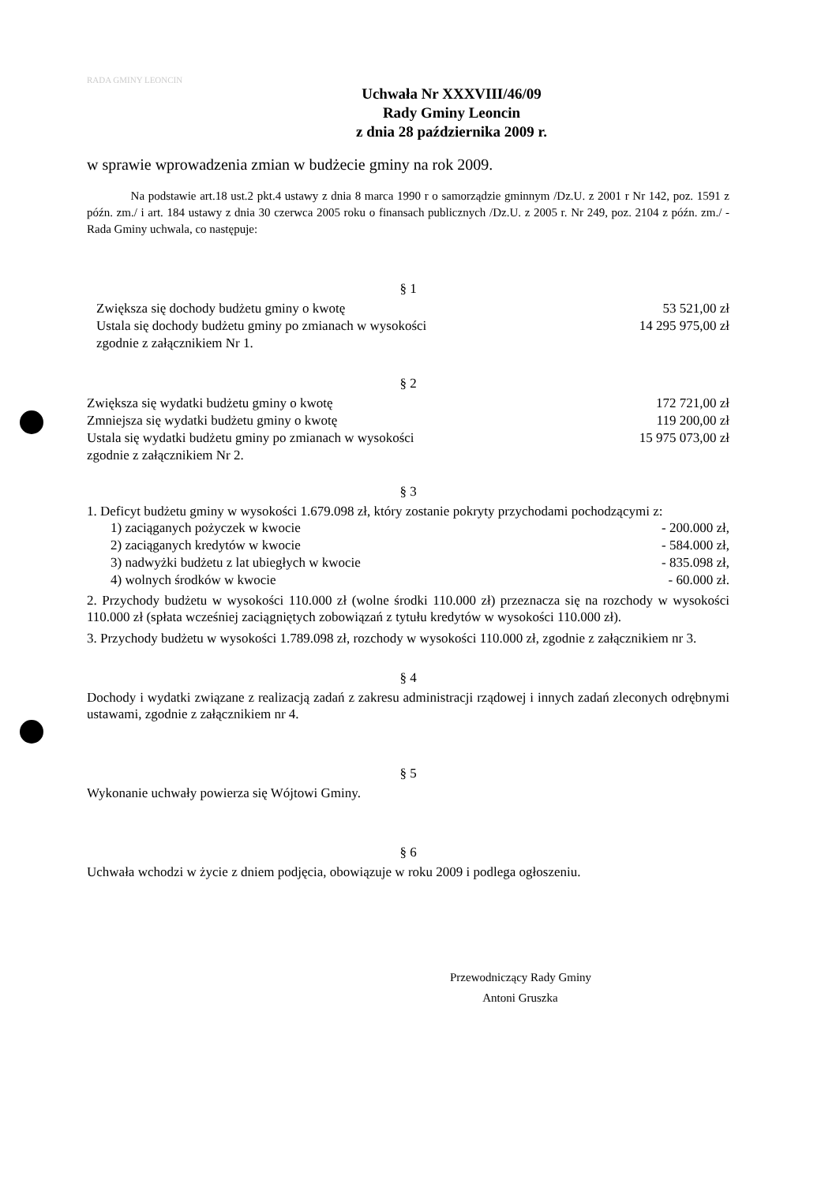RADA GMINY LEONCIN
Uchwała Nr XXXVIII/46/09
Rady Gminy Leoncin
z dnia 28 października 2009 r.
w sprawie wprowadzenia zmian w budżecie gminy na rok 2009.
Na podstawie art.18 ust.2 pkt.4 ustawy z dnia 8 marca 1990 r o samorządzie gminnym /Dz.U. z 2001 r Nr 142, poz. 1591 z późn. zm./ i art. 184 ustawy z dnia 30 czerwca 2005 roku o finansach publicznych /Dz.U. z 2005 r. Nr 249, poz. 2104 z późn. zm./ - Rada Gminy uchwala, co następuje:
§ 1
Zwiększa się dochody budżetu gminy o kwotę 53 521,00 zł
Ustala się dochody budżetu gminy po zmianach w wysokości
zgodnie z załącznikiem Nr 1. 14 295 975,00 zł
§ 2
Zwiększa się wydatki budżetu gminy o kwotę 172 721,00 zł
Zmniejsza się wydatki budżetu gminy o kwotę 119 200,00 zł
Ustala się wydatki budżetu gminy po zmianach w wysokości
zgodnie z załącznikiem Nr 2. 15 975 073,00 zł
§ 3
1. Deficyt budżetu gminy w wysokości 1.679.098 zł, który zostanie pokryty przychodami pochodzącymi z:
1) zaciąganych pożyczek w kwocie - 200.000 zł,
2) zaciąganych kredytów w kwocie - 584.000 zł,
3) nadwyżki budżetu z lat ubiegłych w kwocie - 835.098 zł,
4) wolnych środków w kwocie - 60.000 zł.
2. Przychody budżetu w wysokości 110.000 zł (wolne środki 110.000 zł) przeznacza się na rozchody w wysokości 110.000 zł (spłata wcześniej zaciągniętych zobowiązań z tytułu kredytów w wysokości 110.000 zł).
3. Przychody budżetu w wysokości 1.789.098 zł, rozchody w wysokości 110.000 zł, zgodnie z załącznikiem nr 3.
§ 4
Dochody i wydatki związane z realizacją zadań z zakresu administracji rządowej i innych zadań zleconych odrębnymi ustawami, zgodnie z załącznikiem nr 4.
§ 5
Wykonanie uchwały powierza się Wójtowi Gminy.
§ 6
Uchwała wchodzi w życie z dniem podjęcia, obowiązuje w roku 2009 i podlega ogłoszeniu.
Przewodniczący Rady Gminy
Antoni Gruszka